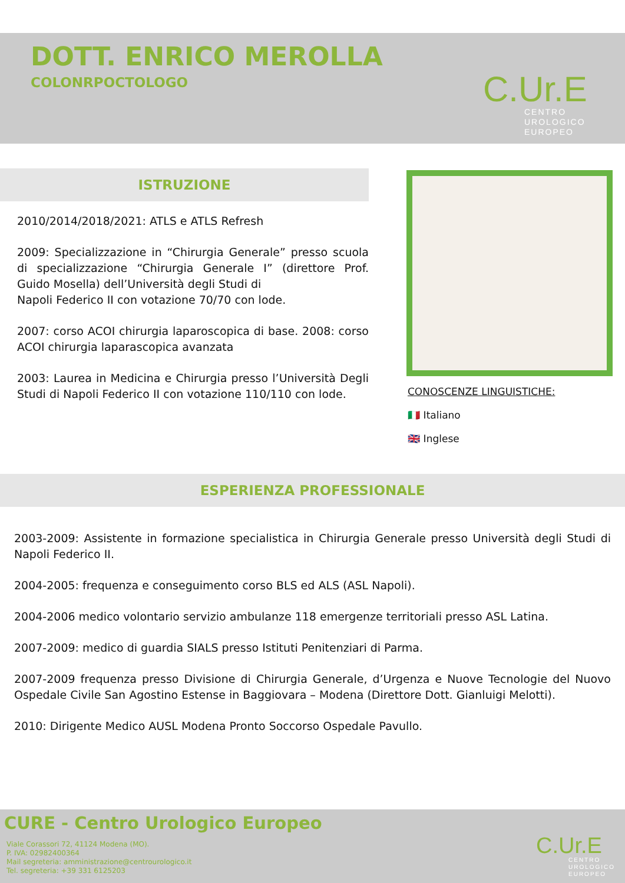DOTT. ENRICO MEROLLA
COLONRPOCTOLOGO
C.Ur.E
CENTRO
UROLOGICO
EUROPEO
ISTRUZIONE
2010/2014/2018/2021: ATLS e ATLS Refresh
2009: Specializzazione in “Chirurgia Generale” presso scuola di specializzazione “Chirurgia Generale I” (direttore Prof. Guido Mosella) dell’Università degli Studi di
Napoli Federico II con votazione 70/70 con lode.
2007: corso ACOI chirurgia laparoscopica di base. 2008: corso ACOI chirurgia laparascopica avanzata
2003: Laurea in Medicina e Chirurgia presso l’Università Degli Studi di Napoli Federico II con votazione 110/110 con lode.
CONOSCENZE LINGUISTICHE:
🇮🇹 Italiano
🇬🇧 Inglese
ESPERIENZA PROFESSIONALE
2003-2009: Assistente in formazione specialistica in Chirurgia Generale presso Università degli Studi di Napoli Federico II.
2004-2005: frequenza e conseguimento corso BLS ed ALS (ASL Napoli).
2004-2006 medico volontario servizio ambulanze 118 emergenze territoriali presso ASL Latina.
2007-2009: medico di guardia SIALS presso Istituti Penitenziari di Parma.
2007-2009 frequenza presso Divisione di Chirurgia Generale, d’Urgenza e Nuove Tecnologie del Nuovo Ospedale Civile San Agostino Estense in Baggiovara – Modena (Direttore Dott. Gianluigi Melotti).
2010: Dirigente Medico AUSL Modena Pronto Soccorso Ospedale Pavullo.
CURE - Centro Urologico Europeo
Viale Corassori 72, 41124 Modena (MO).
P. IVA: 02982400364
Mail segreteria: amministrazione@centrourologico.it
Tel. segreteria: +39 331 6125203
C.Ur.E
CENTRO
UROLOGICO
EUROPEO